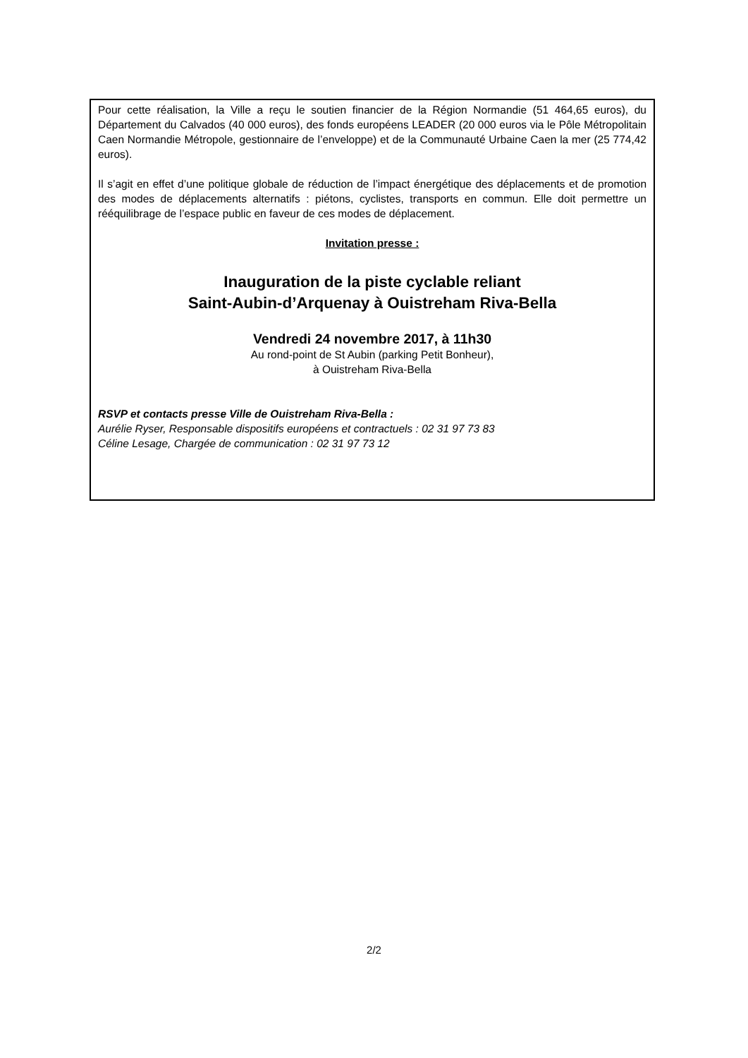Pour cette réalisation, la Ville a reçu le soutien financier de la Région Normandie (51 464,65 euros), du Département du Calvados (40 000 euros), des fonds européens LEADER (20 000 euros via le Pôle Métropolitain Caen Normandie Métropole, gestionnaire de l’enveloppe) et de la Communauté Urbaine Caen la mer (25 774,42 euros).
Il s’agit en effet d’une politique globale de réduction de l’impact énergétique des déplacements et de promotion des modes de déplacements alternatifs : piétons, cyclistes, transports en commun. Elle doit permettre un rééquilibrage de l’espace public en faveur de ces modes de déplacement.
Invitation presse :
Inauguration de la piste cyclable reliant
Saint-Aubin-d’Arquenay à Ouistreham Riva-Bella
Vendredi 24 novembre 2017, à 11h30
Au rond-point de St Aubin (parking Petit Bonheur),
à Ouistreham Riva-Bella
RSVP et contacts presse Ville de Ouistreham Riva-Bella :
Aurélie Ryser, Responsable dispositifs européens et contractuels : 02 31 97 73 83
Céline Lesage, Chargée de communication : 02 31 97 73 12
2/2